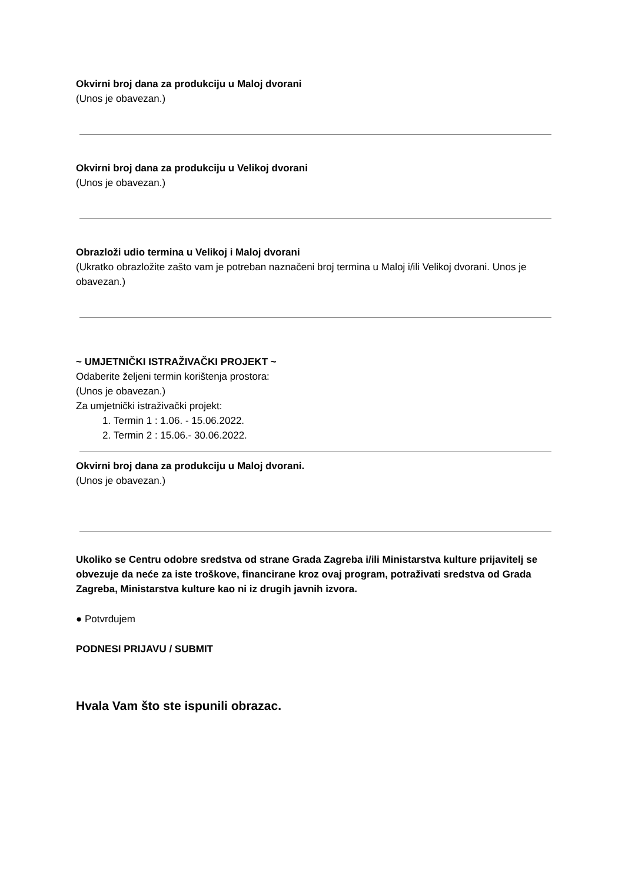Okvirni broj dana za produkciju u Maloj dvorani
(Unos je obavezan.)
Okvirni broj dana za produkciju u Velikoj dvorani
(Unos je obavezan.)
Obrazloži udio termina u Velikoj i Maloj dvorani
(Ukratko obrazložite zašto vam je potreban naznačeni broj termina u Maloj i/ili Velikoj dvorani. Unos je obavezan.)
~ UMJETNIČKI ISTRAŽIVAČKI PROJEKT ~
Odaberite željeni termin korištenja prostora:
(Unos je obavezan.)
Za umjetnički istraživački projekt:
1. Termin 1 : 1.06. - 15.06.2022.
2. Termin 2 : 15.06.- 30.06.2022.
Okvirni broj dana za produkciju u Maloj dvorani.
(Unos je obavezan.)
Ukoliko se Centru odobre sredstva od strane Grada Zagreba i/ili Ministarstva kulture prijavitelj se obvezuje da neće za iste troškove, financirane kroz ovaj program, potraživati sredstva od Grada Zagreba, Ministarstva kulture kao ni iz drugih javnih izvora.
● Potvrđujem
PODNESI PRIJAVU / SUBMIT
Hvala Vam što ste ispunili obrazac.